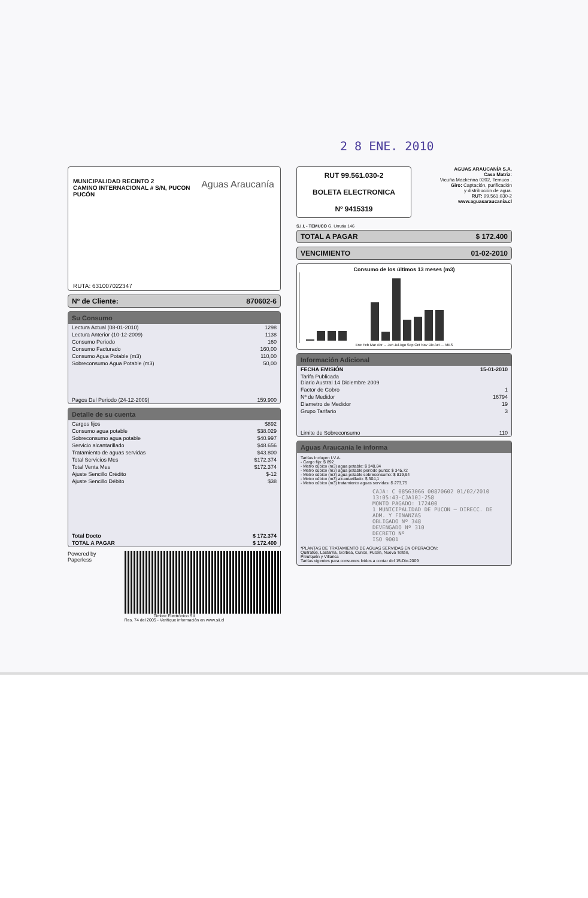2 8 ENE. 2010
MUNICIPALIDAD RECINTO 2
CAMINO INTERNACIONAL # S/N, PUCON
PUCÓN
Aguas Araucanía
RUTA: 631007022347
Nº de Cliente: 870602-6
Su Consumo
| Lectura Actual (08-01-2010) | 1298 |
| Lectura Anterior (10-12-2009) | 1138 |
| Consumo Periodo | 160 |
| Consumo Facturado | 160,00 |
| Consumo Agua Potable (m3) | 110,00 |
| Sobreconsumo Agua Potable (m3) | 50,00 |
| Pagos Del Periodo (24-12-2009) | 159.900 |
Detalle de su cuenta
| Cargos fijos | $892 |
| Consumo agua potable | $38.029 |
| Sobreconsumo agua potable | $40.997 |
| Servicio alcantarillado | $48.656 |
| Tratamiento de aguas servidas | $43.800 |
| Total Servicios Mes | $172.374 |
| Total Venta Mes | $172.374 |
| Ajuste Sencillo Crédito | $-12 |
| Ajuste Sencillo Débito | $38 |
| Total Docto | $ 172.374 |
| TOTAL A PAGAR | $ 172.400 |
Powered by Paperless
Timbre Electrónico SII
Res. 74 del 2005 - Verifique información en www.sii.cl
RUT 99.561.030-2
BOLETA ELECTRONICA
Nº 9415319
AGUAS ARAUCANÍA S.A.
Casa Matriz:
Vicuña Mackenna 0202, Temuco .
Giro: Captación, purificación
y distribución de agua.
RUT: 99.561.030-2
www.aguasaraucania.cl
S.I.I. - TEMUCO G. Urrutia 146
TOTAL A PAGAR $ 172.400
VENCIMIENTO 01-02-2010
Consumo de los últimos 13 meses (m3)
Ene Feb Mar Abr ... Jun Jul Ago Sep Oct Nov Dic Act — MES
Información Adicional
| FECHA EMISIÓN | 15-01-2010 |
| Tarifa Publicada Diario Austral 14 Diciembre 2009 | |
| Factor de Cobro | 1 |
| Nº de Medidor | 16794 |
| Diametro de Medidor | 19 |
| Grupo Tarifario | 3 |
| Limite de Sobreconsumo | 110 |
Aguas Araucania le informa
Tarifas Incluyen I.V.A.
- Cargo fijo: $ 892
- Metro cúbico (m3) agua potable: $ 340,84
- Metro cúbico (m3) agua potable periodo punta: $ 345,72
- Metro cúbico (m3) agua potable sobreconsumo: $ 819,94
- Metro cúbico (m3) alcantarillado: $ 304,1
- Metro cúbico (m3) tratamiento aguas servidas: $ 273,75
CAJA: C 08563066 00870602 01/02/2010 13:05:43-CJA10J-258
MONTO PAGADO: 172400
1 MUNICIPALIDAD DE PUCON — DIRECC. DE ADM. Y FINANZAS
OBLIGADO Nº 348
DEVENGADO Nº 310
DECRETO Nº
ISO 9001
*PLANTAS DE TRATAMIENTO DE AGUAS SERVIDAS EN OPERACIÓN:
Quitratúe, Lastarria, Gorbea, Cunco, Pucón, Nueva Toltén,
Pitrufquén y Villarica
Tarifas vigentes para consumos leidos a contar del 15-Dic-2009